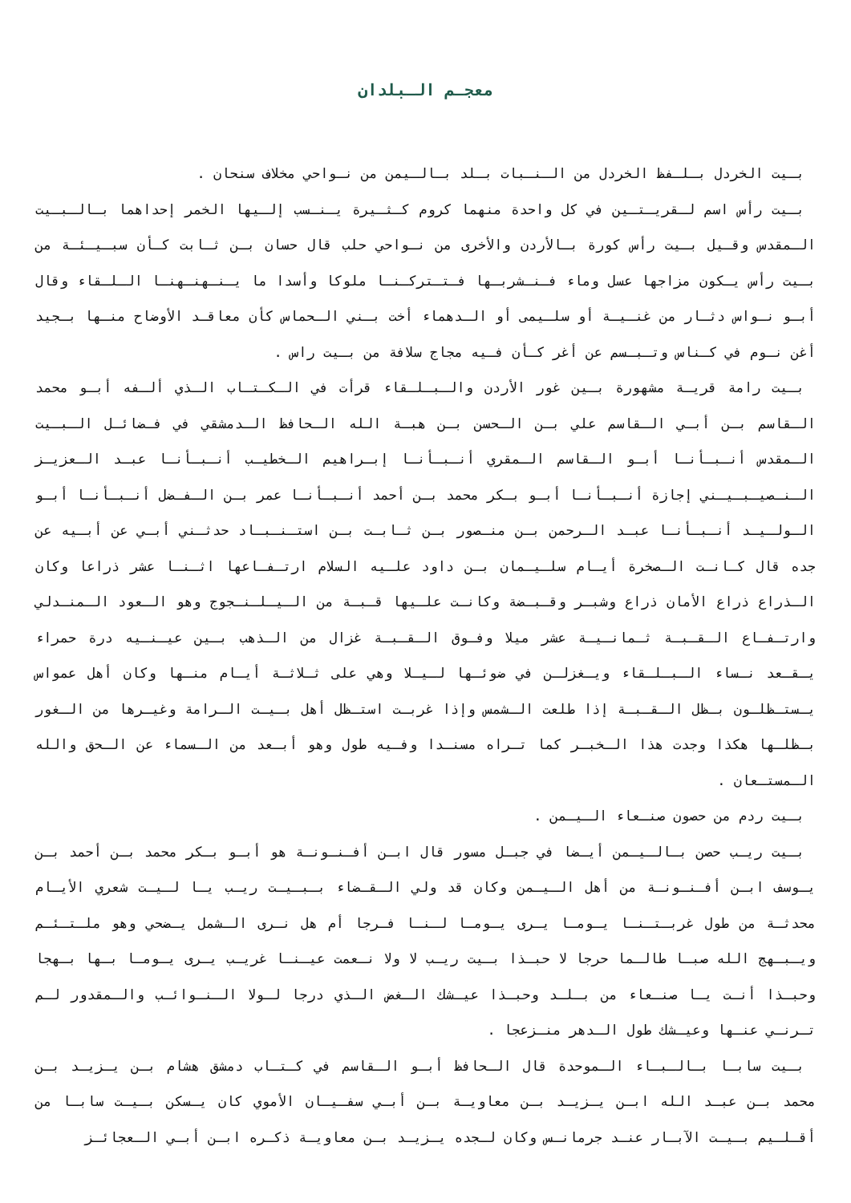معجـم الـبلدان
بـيت الخردل بـلـفظ الخردل من الـنـبات بـلد بـالـيمن من نـواحي مخلاف سنحان .
بـيت رأس اسم لـقريـتـين في كل واحدة منهما كروم كـثـيرة يـنـسب إلـيها الخمر إحداهما بـالـبـيت الـمقدس وقـيل بـيت رأس كورة بـالأردن والأخرى من نـواحي حلب قال حسان بـن ثـابت كـأن سبـيـئـة من بـيت رأس يـكون مزاجها عسل وماء فـنـشربـها فـتـتركـنـا ملوكا وأسدا ما يـنـهنـهنـا الـلـقاء وقال أبـو نـواس دثـار من غنـيـة أو سلـيمى أو الـدهماء أخت بـني الـحماس كأن معاقـد الأوضاح منـها بـجيد أغن نـوم في كـناس وتـبـسم عن أغر كـأن فـيه مجاج سلافة من بـيت راس .
بـيت رامة قريـة مشهورة بـين غور الأردن والـبـلـقاء قرأت في الـكـتـاب الـذي ألـفه أبـو محمد الـقاسم بـن أبـي الـقاسم علي بـن الـحسن بـن هبـة الله الـحافظ الـدمشقي في فـضائـل الـبـيت الـمقدس أنـبـأنـا أبـو الـقاسم الـمقري أنـبـأنـا إبـراهيم الـخطيـب أنـبـأنـا عبـد الـعزيـز الـنـصيـبـيـني إجازة أنـبـأنـا أبـو بـكر محمد بـن أحمد أنـبـأنـا عمر بـن الـفـضل أنـبـأنـا أبـو الـولـيـد أنـبـأنـا عبـد الـرحمن بـن منـصور بـن ثـابـت بـن استـنـبـاد حدثـني أبـي عن أبـيه عن جده قال كـانـت الـصخرة أيـام سلـيـمان بـن داود علـيه السلام ارتـفـاعها اثـنـا عشر ذراعا وكان الـذراع ذراع الأمان ذراع وشبـر وقـبـضة وكانـت علـيها قـبـة من الـيـلـنـجوج وهو الـعود الـمنـدلي وارتـفـاع الـقـبـة ثـمانـيـة عشر ميلا وفـوق الـقـبـة غزال من الـذهب بـين عيـنـيه درة حمراء يـقـعد نـساء الـبـلـقاء ويـغزلـن في ضوئـها لـيـلا وهي على ثـلاثـة أيـام منـها وكان أهل عمواس يـستـظلـون بـظل الـقـبـة إذا طلعت الـشمس وإذا غربـت استـظل أهل بـيـت الـرامة وغيـرها من الـغور بـظلـها هكذا وجدت هذا الـخبـر كما تـراه مسنـدا وفـيه طول وهو أبـعد من الـسماء عن الـحق والله الـمستـعان .
بـيت ردم من حصون صنـعاء الـيـمن .
بـيت ريـب حصن بـالـيـمن أيـضا في جبـل مسور قال ابـن أفـنـونـة هو أبـو بـكر محمد بـن أحمد بـن يـوسف ابـن أفـنـونـة من أهل الـيـمن وكان قد ولي الـقـضاء بـبـيـت ريـب يـا لـيـت شعري الأيـام محدثـة من طول غربـتـنـا يـومـا يـرى يـومـا لـنـا فـرجا أم هل نـرى الـشمل يـضحي وهو ملـتـئـم ويـبـهج الله صبـا طالـما حرجا لا حبـذا بـيت ريـب لا ولا نـعمت عيـنـا غريـب يـرى يـومـا بـها بـهجا وحبـذا أنـت يـا صنـعاء من بـلـد وحبـذا عيـشك الـغض الـذي درجا لـولا الـنـوائـب والـمقدور لـم تـرنـي عنـها وعيـشك طول الـدهر منـزعجا .
بـيت سابـا بـالـبـاء الـموحدة قال الـحافظ أبـو الـقاسم في كـتـاب دمشق هشام بـن يـزيـد بـن محمد بـن عبـد الله ابـن يـزيـد بـن معاويـة بـن أبـي سفـيـان الأموي كان يـسكن بـيـت سابـا من أقـلـيم بـيـت الآبـار عنـد جرمانـس وكان لـجده يـزيـد بـن معاويـة ذكـره ابـن أبـي الـعجائـز